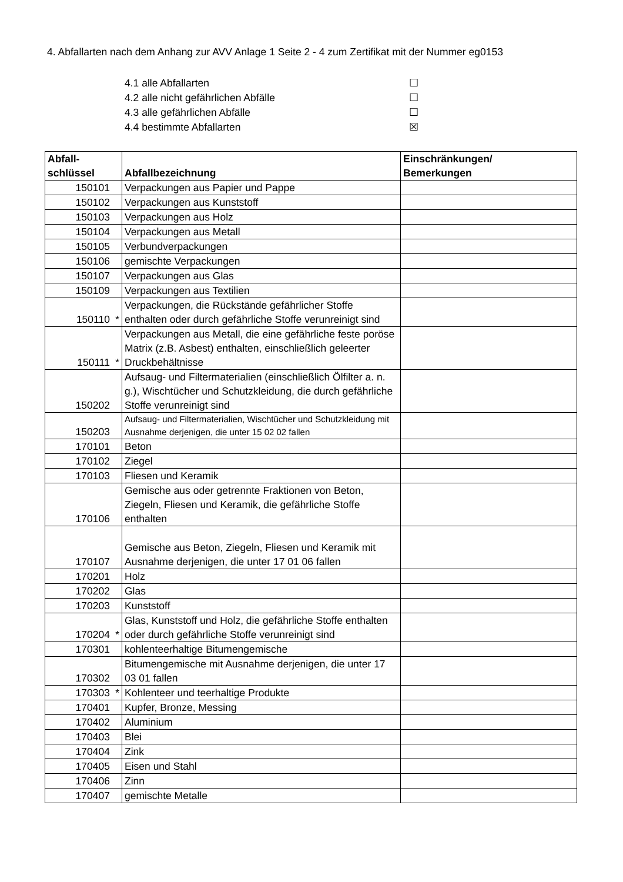4. Abfallarten nach dem Anhang zur AVV Anlage 1 Seite 2 - 4 zum Zertifikat mit der Nummer eg0153
4.1 alle Abfallarten ☐
4.2 alle nicht gefährlichen Abfälle ☐
4.3 alle gefährlichen Abfälle ☐
4.4 bestimmte Abfallarten ☒
| Abfall- schlüssel | Abfallbezeichnung | Einschränkungen/ Bemerkungen |
| --- | --- | --- |
| 150101 | Verpackungen aus Papier und Pappe | |
| 150102 | Verpackungen aus Kunststoff | |
| 150103 | Verpackungen aus Holz | |
| 150104 | Verpackungen aus Metall | |
| 150105 | Verbundverpackungen | |
| 150106 | gemischte Verpackungen | |
| 150107 | Verpackungen aus Glas | |
| 150109 | Verpackungen aus Textilien | |
| 150110 * | Verpackungen, die Rückstände gefährlicher Stoffe enthalten oder durch gefährliche Stoffe verunreinigt sind | |
| 150111 * | Verpackungen aus Metall, die eine gefährliche feste poröse Matrix (z.B. Asbest) enthalten, einschließlich geleerter Druckbehältnisse | |
| 150202 | Aufsaug- und Filtermaterialien (einschließlich Ölfilter a. n. g.), Wischtücher und Schutzkleidung, die durch gefährliche Stoffe verunreinigt sind | |
| 150203 | Aufsaug- und Filtermaterialien, Wischtücher und Schutzkleidung mit Ausnahme derjenigen, die unter 15 02 02 fallen | |
| 170101 | Beton | |
| 170102 | Ziegel | |
| 170103 | Fliesen und Keramik | |
| 170106 | Gemische aus oder getrennte Fraktionen von Beton, Ziegeln, Fliesen und Keramik, die gefährliche Stoffe enthalten | |
| 170107 | Gemische aus Beton, Ziegeln, Fliesen und Keramik mit Ausnahme derjenigen, die unter 17 01 06 fallen | |
| 170201 | Holz | |
| 170202 | Glas | |
| 170203 | Kunststoff | |
| 170204 * | Glas, Kunststoff und Holz, die gefährliche Stoffe enthalten oder durch gefährliche Stoffe verunreinigt sind | |
| 170301 | kohlenteerhaltige Bitumengemische | |
| 170302 | Bitumengemische mit Ausnahme derjenigen, die unter 17 03 01 fallen | |
| 170303 * | Kohlenteer und teerhaltige Produkte | |
| 170401 | Kupfer, Bronze, Messing | |
| 170402 | Aluminium | |
| 170403 | Blei | |
| 170404 | Zink | |
| 170405 | Eisen und Stahl | |
| 170406 | Zinn | |
| 170407 | gemischte Metalle | |